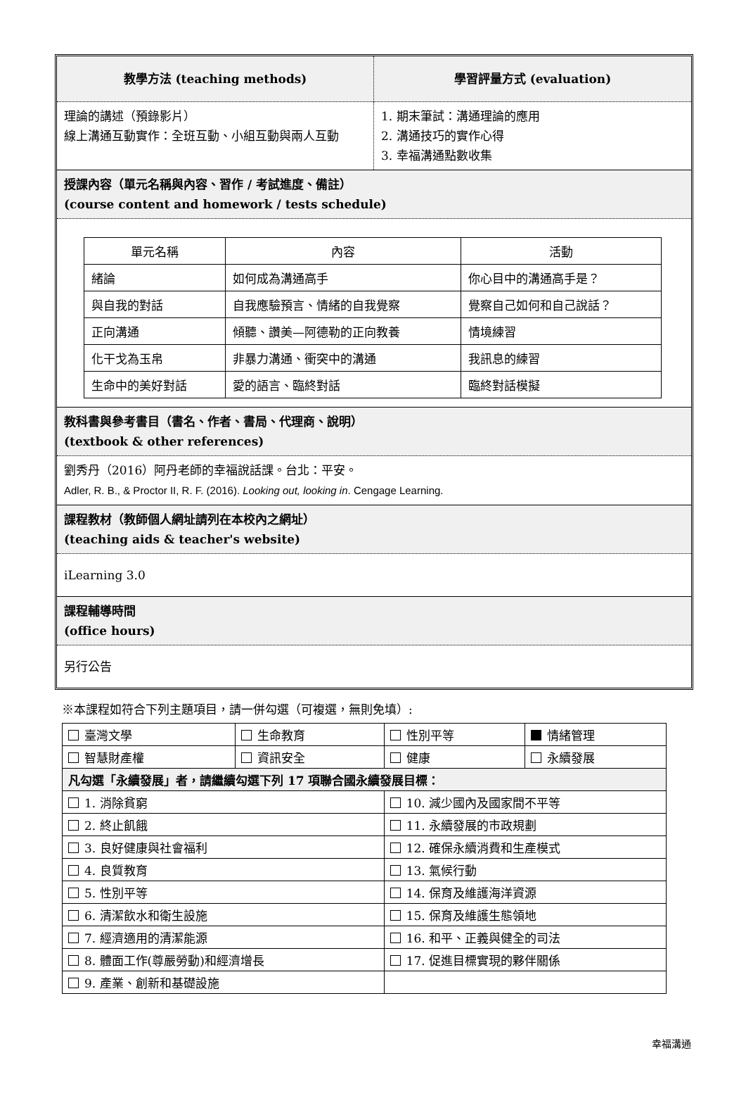教學方法 (teaching methods) 學習評量方式 (evaluation)
理論的講述（預錄影片）
線上溝通互動實作：全班互動、小組互動與兩人互動
1. 期末筆試：溝通理論的應用
2. 溝通技巧的實作心得
3. 幸福溝通點數收集
授課內容（單元名稱與內容、習作 / 考試進度、備註）
(course content and homework / tests schedule)
| 單元名稱 | 內容 | 活動 |
| 緒論 | 如何成為溝通高手 | 你心目中的溝通高手是？ |
| 與自我的對話 | 自我應驗預言、情緒的自我覺察 | 覺察自己如何和自己說話？ |
| 正向溝通 | 傾聽、讚美—阿德勒的正向教養 | 情境練習 |
| 化干戈為玉帛 | 非暴力溝通、衝突中的溝通 | 我訊息的練習 |
| 生命中的美好對話 | 愛的語言、臨終對話 | 臨終對話模擬 |
教科書與參考書目（書名、作者、書局、代理商、說明）
(textbook & other references)
劉秀丹（2016）阿丹老師的幸福說話課。台北：平安。
Adler, R. B., & Proctor II, R. F. (2016). Looking out, looking in. Cengage Learning.
課程教材（教師個人網址請列在本校內之網址）
(teaching aids & teacher's website)
iLearning 3.0
課程輔導時間
(office hours)
另行公告
※本課程如符合下列主題項目，請一併勾選（可複選，無則免填）:
| 臺灣文學 | 生命教育 | 性別平等 | 情緒管理 |
| 智慧財產權 | 資訊安全 | 健康 | 永續發展 |
| 凡勾選「永續發展」者，請繼續勾選下列 17 項聯合國永續發展目標： | | | |
| 1. 消除貧窮 | | 10. 減少國內及國家間不平等 | |
| 2. 終止飢餓 | | 11. 永續發展的市政規劃 | |
| 3. 良好健康與社會福利 | | 12. 確保永續消費和生產模式 | |
| 4. 良質教育 | | 13. 氣候行動 | |
| 5. 性別平等 | | 14. 保育及維護海洋資源 | |
| 6. 清潔飲水和衛生設施 | | 15. 保育及維護生態領地 | |
| 7. 經濟適用的清潔能源 | | 16. 和平、正義與健全的司法 | |
| 8. 體面工作(尊嚴勞動)和經濟增長 | | 17. 促進目標實現的夥伴關係 | |
| 9. 產業、創新和基礎設施 | | | |
幸福溝通